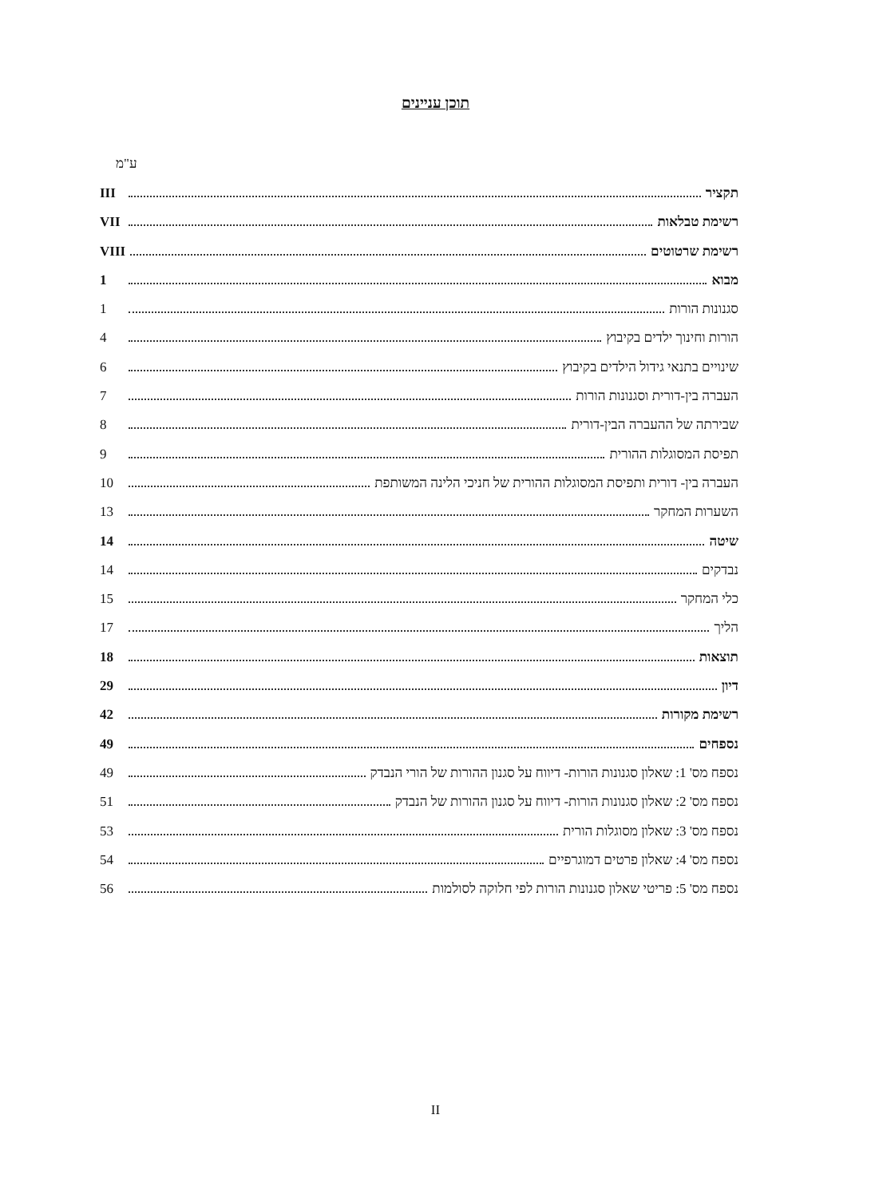תוכן עניינים
ע"מ
תקציר III
רשימת טבלאות VII
רשימת שרטוטים VIII
מבוא 1
סגנונות הורות 1
הורות וחינוך ילדים בקיבוץ 4
שינויים בתנאי גידול הילדים בקיבוץ 6
העברה בין-דורית וסגנונות הורות 7
שבירתה של ההעברה הבין-דורית 8
תפיסת המסוגלות ההורית 9
העברה בין- דורית ותפיסת המסוגלות ההורית של חניכי הלינה המשותפת 10
השערות המחקר 13
שיטה 14
נבדקים 14
כלי המחקר 15
הליך 17
תוצאות 18
דיון 29
רשימת מקורות 42
נספחים 49
נספח מס' 1: שאלון סגנונות הורות- דיווח על סגנון ההורות של הורי הנבדק 49
נספח מס' 2: שאלון סגנונות הורות- דיווח על סגנון ההורות של הנבדק 51
נספח מס' 3: שאלון מסוגלות הורית 53
נספח מס' 4: שאלון פרטים דמוגרפיים 54
נספח מס' 5: פריטי שאלון סגנונות הורות לפי חלוקה לסולמות 56
II